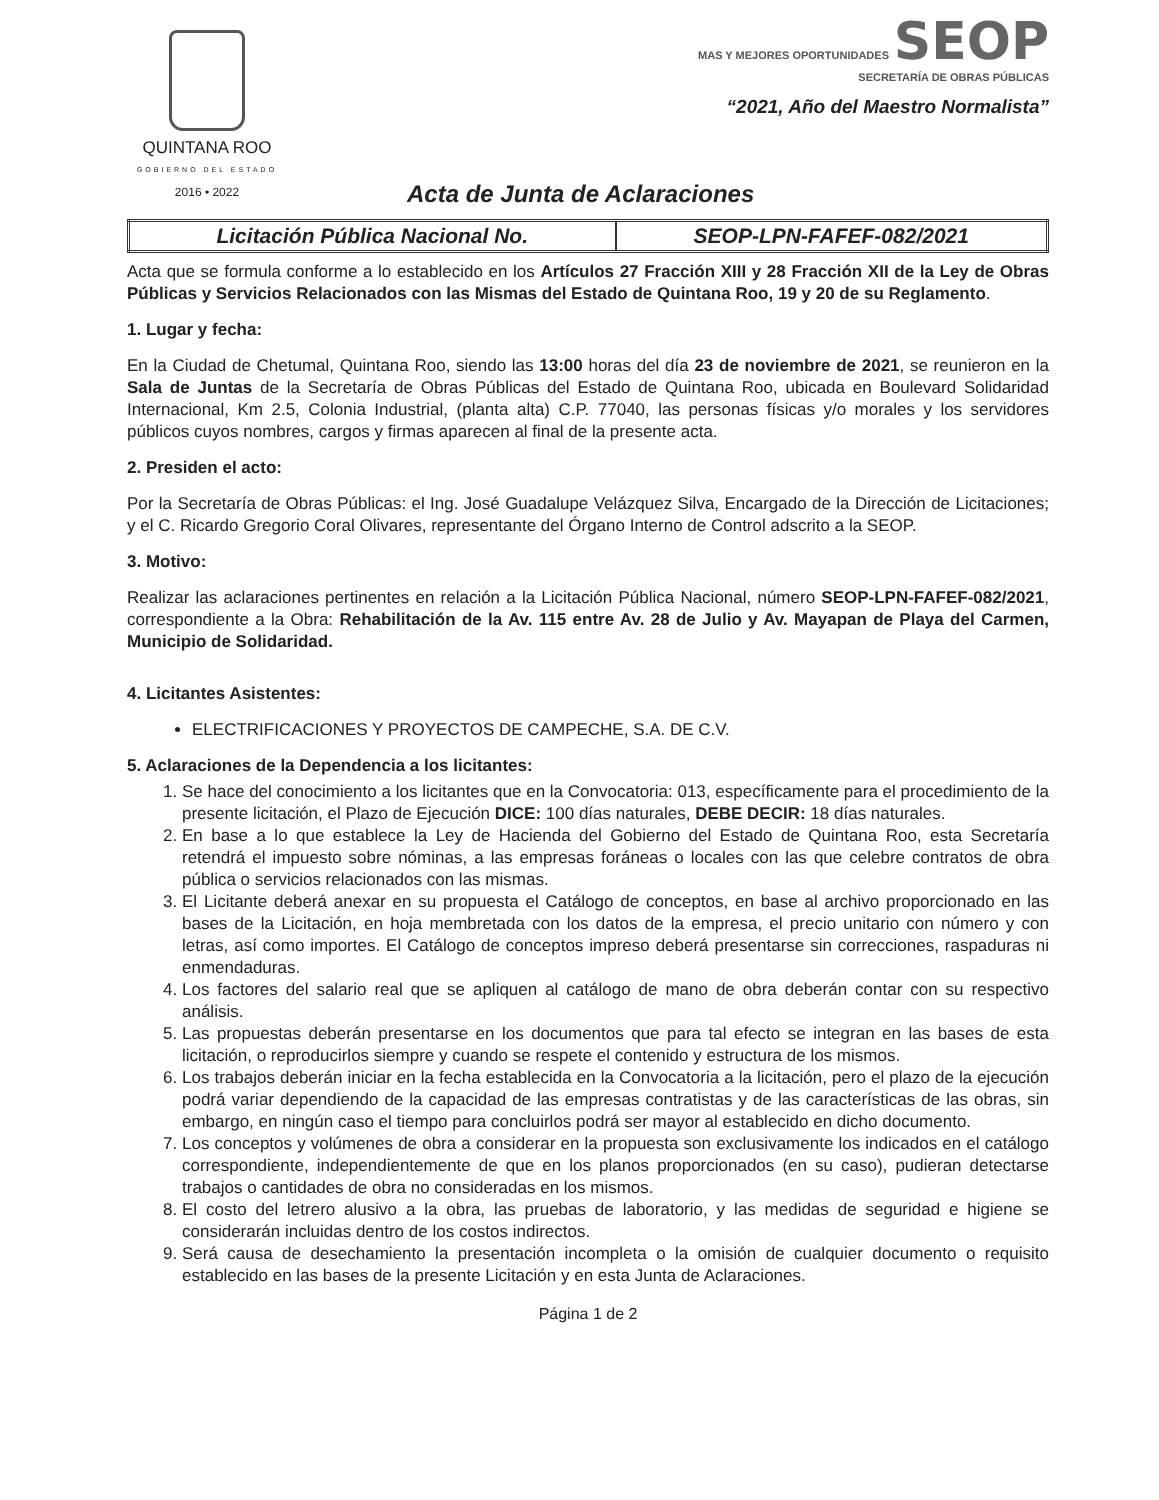QUINTANA ROO
GOBIERNO DEL ESTADO
2016 • 2022
MAS Y MEJORES OPORTUNIDADES SEOP
SECRETARÍA DE OBRAS PÚBLICAS
“2021, Año del Maestro Normalista”
Acta de Junta de Aclaraciones
| Licitación Pública Nacional No. | SEOP-LPN-FAFEF-082/2021 |
Acta que se formula conforme a lo establecido en los Artículos 27 Fracción XIII y 28 Fracción XII de la Ley de Obras Públicas y Servicios Relacionados con las Mismas del Estado de Quintana Roo, 19 y 20 de su Reglamento.
1. Lugar y fecha:
En la Ciudad de Chetumal, Quintana Roo, siendo las 13:00 horas del día 23 de noviembre de 2021, se reunieron en la Sala de Juntas de la Secretaría de Obras Públicas del Estado de Quintana Roo, ubicada en Boulevard Solidaridad Internacional, Km 2.5, Colonia Industrial, (planta alta) C.P. 77040, las personas físicas y/o morales y los servidores públicos cuyos nombres, cargos y firmas aparecen al final de la presente acta.
2. Presiden el acto:
Por la Secretaría de Obras Públicas: el Ing. José Guadalupe Velázquez Silva, Encargado de la Dirección de Licitaciones; y el C. Ricardo Gregorio Coral Olivares, representante del Órgano Interno de Control adscrito a la SEOP.
3. Motivo:
Realizar las aclaraciones pertinentes en relación a la Licitación Pública Nacional, número SEOP-LPN-FAFEF-082/2021, correspondiente a la Obra: Rehabilitación de la Av. 115 entre Av. 28 de Julio y Av. Mayapan de Playa del Carmen, Municipio de Solidaridad.
4. Licitantes Asistentes:
ELECTRIFICACIONES Y PROYECTOS DE CAMPECHE, S.A. DE C.V.
5. Aclaraciones de la Dependencia a los licitantes:
1. Se hace del conocimiento a los licitantes que en la Convocatoria: 013, específicamente para el procedimiento de la presente licitación, el Plazo de Ejecución DICE: 100 días naturales, DEBE DECIR: 18 días naturales.
2. En base a lo que establece la Ley de Hacienda del Gobierno del Estado de Quintana Roo, esta Secretaría retendrá el impuesto sobre nóminas, a las empresas foráneas o locales con las que celebre contratos de obra pública o servicios relacionados con las mismas.
3. El Licitante deberá anexar en su propuesta el Catálogo de conceptos, en base al archivo proporcionado en las bases de la Licitación, en hoja membretada con los datos de la empresa, el precio unitario con número y con letras, así como importes. El Catálogo de conceptos impreso deberá presentarse sin correcciones, raspaduras ni enmendaduras.
4. Los factores del salario real que se apliquen al catálogo de mano de obra deberán contar con su respectivo análisis.
5. Las propuestas deberán presentarse en los documentos que para tal efecto se integran en las bases de esta licitación, o reproducirlos siempre y cuando se respete el contenido y estructura de los mismos.
6. Los trabajos deberán iniciar en la fecha establecida en la Convocatoria a la licitación, pero el plazo de la ejecución podrá variar dependiendo de la capacidad de las empresas contratistas y de las características de las obras, sin embargo, en ningún caso el tiempo para concluirlos podrá ser mayor al establecido en dicho documento.
7. Los conceptos y volúmenes de obra a considerar en la propuesta son exclusivamente los indicados en el catálogo correspondiente, independientemente de que en los planos proporcionados (en su caso), pudieran detectarse trabajos o cantidades de obra no consideradas en los mismos.
8. El costo del letrero alusivo a la obra, las pruebas de laboratorio, y las medidas de seguridad e higiene se considerarán incluidas dentro de los costos indirectos.
9. Será causa de desechamiento la presentación incompleta o la omisión de cualquier documento o requisito establecido en las bases de la presente Licitación y en esta Junta de Aclaraciones.
Página 1 de 2